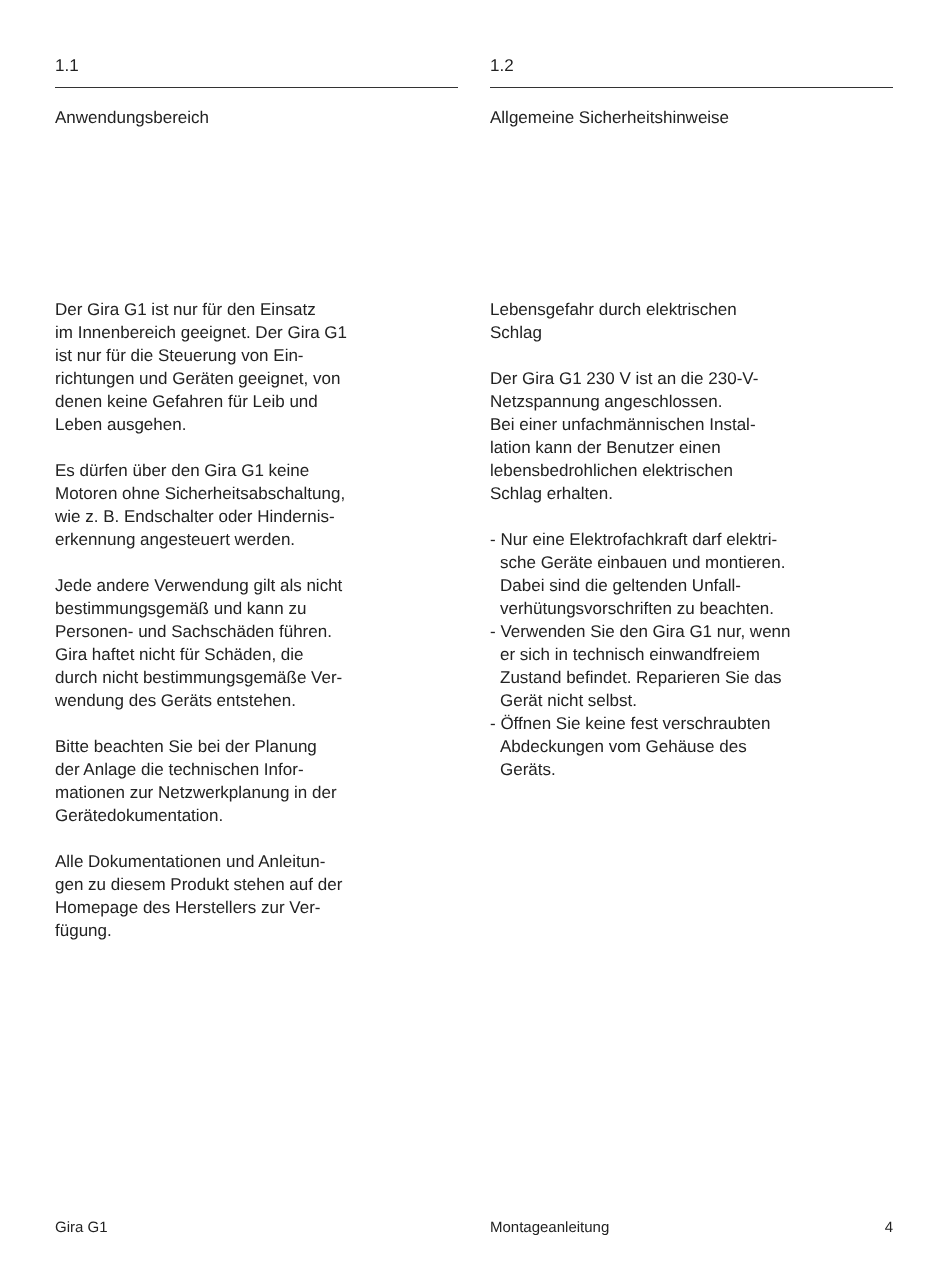1.1
Anwendungsbereich
Der Gira G1 ist nur für den Einsatz
im Innenbereich geeignet. Der Gira G1
ist nur für die Steuerung von Ein-
richtungen und Geräten geeignet, von
denen keine Gefahren für Leib und
Leben ausgehen.
Es dürfen über den Gira G1 keine
Motoren ohne Sicherheitsabschaltung,
wie z. B. Endschalter oder Hindernis-
erkennung angesteuert werden.
Jede andere Verwendung gilt als nicht
bestimmungsgemäß und kann zu
Personen- und Sachschäden führen.
Gira haftet nicht für Schäden, die
durch nicht bestimmungsgemäße Ver-
wendung des Geräts entstehen.
Bitte beachten Sie bei der Planung
der Anlage die technischen Infor-
mationen zur Netzwerkplanung in der
Gerätedokumentation.
Alle Dokumentationen und Anleitun-
gen zu diesem Produkt stehen auf der
Homepage des Herstellers zur Ver-
fügung.
1.2
Allgemeine Sicherheitshinweise
Lebensgefahr durch elektrischen
Schlag
Der Gira G1 230 V ist an die 230-V-
Netzspannung angeschlossen.
Bei einer unfachmännischen Instal-
lation kann der Benutzer einen
lebensbedrohlichen elektrischen
Schlag erhalten.
- Nur eine Elektrofachkraft darf elektri-
sche Geräte einbauen und montieren.
Dabei sind die geltenden Unfall-
verhütungsvorschriften zu beachten.
- Verwenden Sie den Gira G1 nur, wenn
er sich in technisch einwandfreiem
Zustand befindet. Reparieren Sie das
Gerät nicht selbst.
- Öffnen Sie keine fest verschraubten
Abdeckungen vom Gehäuse des
Geräts.
Gira G1 Montageanleitung 4